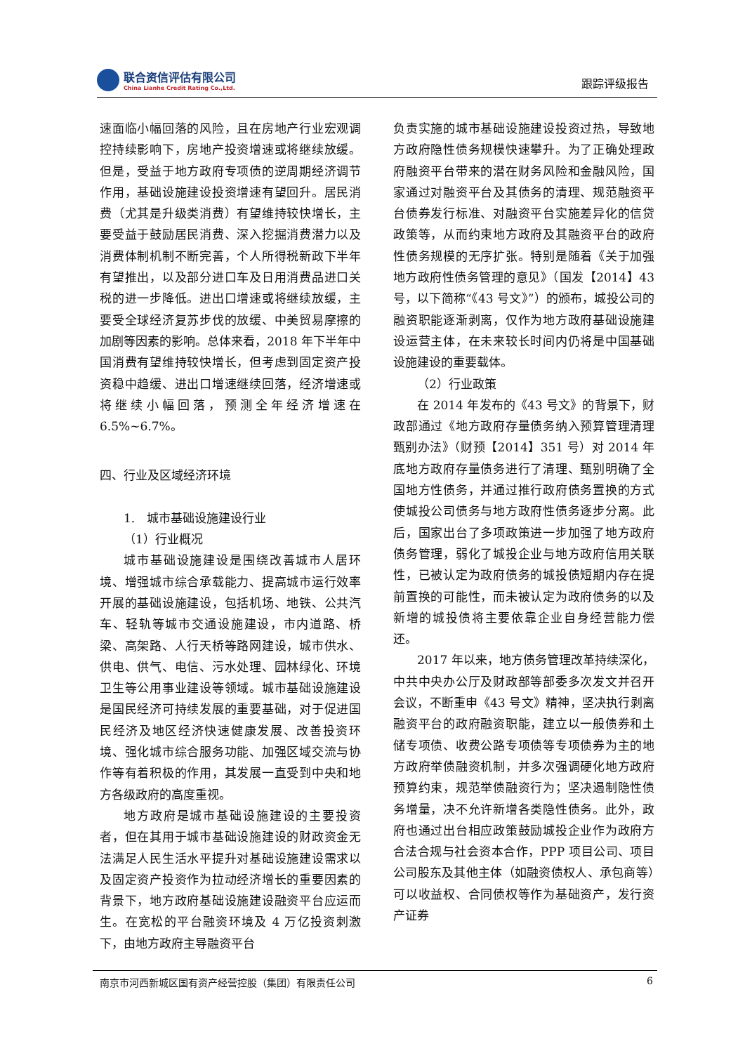联合资信评估有限公司
China Lianhe Credit Rating Co.,Ltd.
跟踪评级报告
速面临小幅回落的风险，且在房地产行业宏观调控持续影响下，房地产投资增速或将继续放缓。但是，受益于地方政府专项债的逆周期经济调节作用，基础设施建设投资增速有望回升。居民消费（尤其是升级类消费）有望维持较快增长，主要受益于鼓励居民消费、深入挖掘消费潜力以及消费体制机制不断完善，个人所得税新政下半年有望推出，以及部分进口车及日用消费品进口关税的进一步降低。进出口增速或将继续放缓，主要受全球经济复苏步伐的放缓、中美贸易摩擦的加剧等因素的影响。总体来看，2018 年下半年中国消费有望维持较快增长，但考虑到固定资产投资稳中趋缓、进出口增速继续回落，经济增速或将继续小幅回落，预测全年经济增速在 6.5%~6.7%。
四、行业及区域经济环境
1.　城市基础设施建设行业
（1）行业概况
城市基础设施建设是围绕改善城市人居环境、增强城市综合承载能力、提高城市运行效率开展的基础设施建设，包括机场、地铁、公共汽车、轻轨等城市交通设施建设，市内道路、桥梁、高架路、人行天桥等路网建设，城市供水、供电、供气、电信、污水处理、园林绿化、环境卫生等公用事业建设等领域。城市基础设施建设是国民经济可持续发展的重要基础，对于促进国民经济及地区经济快速健康发展、改善投资环境、强化城市综合服务功能、加强区域交流与协作等有着积极的作用，其发展一直受到中央和地方各级政府的高度重视。
地方政府是城市基础设施建设的主要投资者，但在其用于城市基础设施建设的财政资金无法满足人民生活水平提升对基础设施建设需求以及固定资产投资作为拉动经济增长的重要因素的背景下，地方政府基础设施建设融资平台应运而生。在宽松的平台融资环境及 4 万亿投资刺激下，由地方政府主导融资平台
负责实施的城市基础设施建设投资过热，导致地方政府隐性债务规模快速攀升。为了正确处理政府融资平台带来的潜在财务风险和金融风险，国家通过对融资平台及其债务的清理、规范融资平台债券发行标准、对融资平台实施差异化的信贷政策等，从而约束地方政府及其融资平台的政府性债务规模的无序扩张。特别是随着《关于加强地方政府性债务管理的意见》（国发【2014】43 号，以下简称“《43 号文》”）的颁布，城投公司的融资职能逐渐剥离，仅作为地方政府基础设施建设运营主体，在未来较长时间内仍将是中国基础设施建设的重要载体。
（2）行业政策
在 2014 年发布的《43 号文》的背景下，财政部通过《地方政府存量债务纳入预算管理清理甄别办法》（财预【2014】351 号）对 2014 年底地方政府存量债务进行了清理、甄别明确了全国地方性债务，并通过推行政府债务置换的方式使城投公司债务与地方政府性债务逐步分离。此后，国家出台了多项政策进一步加强了地方政府债务管理，弱化了城投企业与地方政府信用关联性，已被认定为政府债务的城投债短期内存在提前置换的可能性，而未被认定为政府债务的以及新增的城投债将主要依靠企业自身经营能力偿还。
2017 年以来，地方债务管理改革持续深化，中共中央办公厅及财政部等部委多次发文并召开会议，不断重申《43 号文》精神，坚决执行剥离融资平台的政府融资职能，建立以一般债券和土储专项债、收费公路专项债等专项债券为主的地方政府举债融资机制，并多次强调硬化地方政府预算约束，规范举债融资行为；坚决遏制隐性债务增量，决不允许新增各类隐性债务。此外，政府也通过出台相应政策鼓励城投企业作为政府方合法合规与社会资本合作，PPP 项目公司、项目公司股东及其他主体（如融资债权人、承包商等）可以收益权、合同债权等作为基础资产，发行资产证券
南京市河西新城区国有资产经营控股（集团）有限责任公司 6